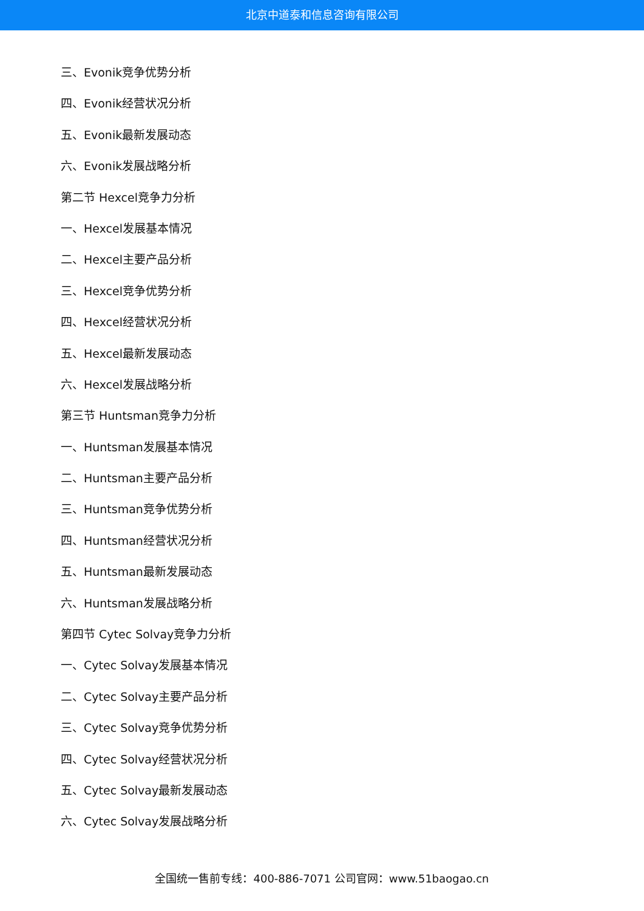北京中道泰和信息咨询有限公司
三、Evonik竞争优势分析
四、Evonik经营状况分析
五、Evonik最新发展动态
六、Evonik发展战略分析
第二节 Hexcel竞争力分析
一、Hexcel发展基本情况
二、Hexcel主要产品分析
三、Hexcel竞争优势分析
四、Hexcel经营状况分析
五、Hexcel最新发展动态
六、Hexcel发展战略分析
第三节 Huntsman竞争力分析
一、Huntsman发展基本情况
二、Huntsman主要产品分析
三、Huntsman竞争优势分析
四、Huntsman经营状况分析
五、Huntsman最新发展动态
六、Huntsman发展战略分析
第四节 Cytec Solvay竞争力分析
一、Cytec Solvay发展基本情况
二、Cytec Solvay主要产品分析
三、Cytec Solvay竞争优势分析
四、Cytec Solvay经营状况分析
五、Cytec Solvay最新发展动态
六、Cytec Solvay发展战略分析
全国统一售前专线：400-886-7071 公司官网：www.51baogao.cn